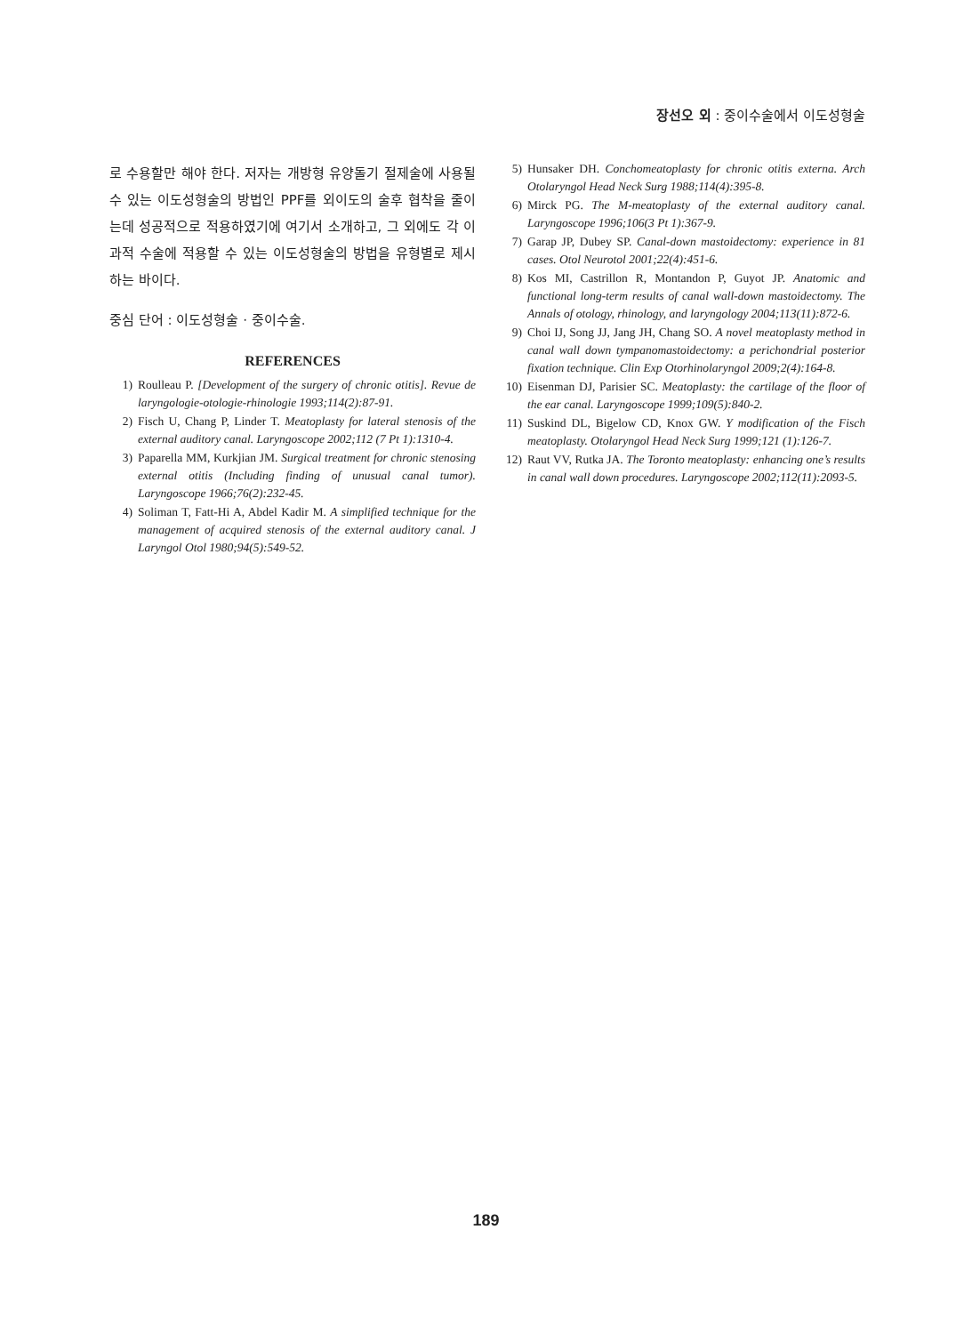장선오 외 : 중이수술에서 이도성형술
로 수용할만 해야 한다. 저자는 개방형 유양돌기 절제술에 사용될 수 있는 이도성형술의 방법인 PPF를 외이도의 술후 협착을 줄이는데 성공적으로 적용하였기에 여기서 소개하고, 그 외에도 각 이과적 수술에 적용할 수 있는 이도성형술의 방법을 유형별로 제시하는 바이다.
중심 단어 : 이도성형술 · 중이수술.
REFERENCES
1) Roulleau P. [Development of the surgery of chronic otitis]. Revue de laryngologie-otologie-rhinologie 1993;114(2):87-91.
2) Fisch U, Chang P, Linder T. Meatoplasty for lateral stenosis of the external auditory canal. Laryngoscope 2002;112 (7 Pt 1):1310-4.
3) Paparella MM, Kurkjian JM. Surgical treatment for chronic stenosing external otitis (Including finding of unusual canal tumor). Laryngoscope 1966;76(2):232-45.
4) Soliman T, Fatt-Hi A, Abdel Kadir M. A simplified technique for the management of acquired stenosis of the external auditory canal. J Laryngol Otol 1980;94(5):549-52.
5) Hunsaker DH. Conchomeatoplasty for chronic otitis externa. Arch Otolaryngol Head Neck Surg 1988;114(4):395-8.
6) Mirck PG. The M-meatoplasty of the external auditory canal. Laryngoscope 1996;106(3 Pt 1):367-9.
7) Garap JP, Dubey SP. Canal-down mastoidectomy: experience in 81 cases. Otol Neurotol 2001;22(4):451-6.
8) Kos MI, Castrillon R, Montandon P, Guyot JP. Anatomic and functional long-term results of canal wall-down mastoidectomy. The Annals of otology, rhinology, and laryngology 2004;113(11):872-6.
9) Choi IJ, Song JJ, Jang JH, Chang SO. A novel meatoplasty method in canal wall down tympanomastoidectomy: a perichondrial posterior fixation technique. Clin Exp Otorhinolaryngol 2009;2(4):164-8.
10) Eisenman DJ, Parisier SC. Meatoplasty: the cartilage of the floor of the ear canal. Laryngoscope 1999;109(5):840-2.
11) Suskind DL, Bigelow CD, Knox GW. Y modification of the Fisch meatoplasty. Otolaryngol Head Neck Surg 1999;121 (1):126-7.
12) Raut VV, Rutka JA. The Toronto meatoplasty: enhancing one’s results in canal wall down procedures. Laryngoscope 2002;112(11):2093-5.
189